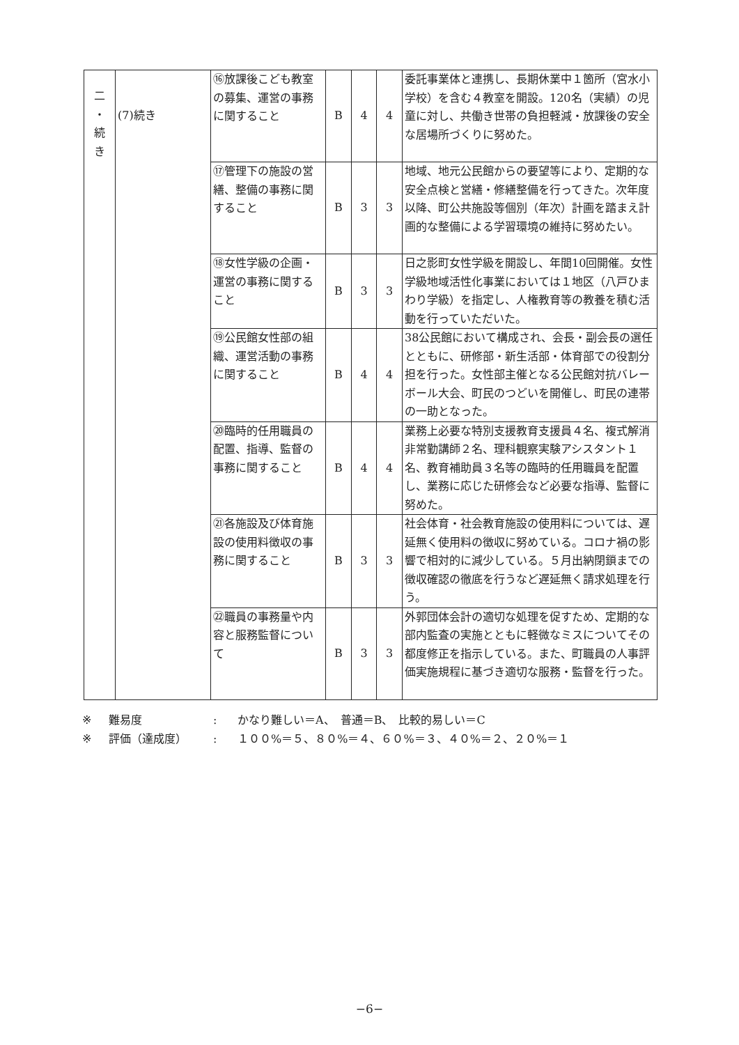| 二 ・ 続 き | (7)続き | ⑯放課後こども教室の募集、運営の事務に関すること | B | 4 | 4 | 委託事業体と連携し、長期休業中１箇所（宮水小学校）を含む４教室を開設。120名（実績）の児童に対し、共働き世帯の負担軽減・放課後の安全な居場所づくりに努めた。 |
| | | ⑰管理下の施設の営繕、整備の事務に関すること | B | 3 | 3 | 地域、地元公民館からの要望等により、定期的な安全点検と営繕・修繕整備を行ってきた。次年度以降、町公共施設等個別（年次）計画を踏まえ計画的な整備による学習環境の維持に努めたい。 |
| | | ⑱女性学級の企画・運営の事務に関すること | B | 3 | 3 | 日之影町女性学級を開設し、年間10回開催。女性学級地域活性化事業においては１地区（八戸ひまわり学級）を指定し、人権教育等の教養を積む活動を行っていただいた。 |
| | | ⑲公民館女性部の組織、運営活動の事務に関すること | B | 4 | 4 | 38公民館において構成され、会長・副会長の選任とともに、研修部・新生活部・体育部での役割分担を行った。女性部主催となる公民館対抗バレーボール大会、町民のつどいを開催し、町民の連帯の一助となった。 |
| | | ⑳臨時的任用職員の配置、指導、監督の事務に関すること | B | 4 | 4 | 業務上必要な特別支援教育支援員４名、複式解消非常勤講師２名、理科観察実験アシスタント１名、教育補助員３名等の臨時的任用職員を配置し、業務に応じた研修会など必要な指導、監督に努めた。 |
| | | ㉑各施設及び体育施設の使用料徴収の事務に関すること | B | 3 | 3 | 社会体育・社会教育施設の使用料については、遅延無く使用料の徴収に努めている。コロナ禍の影響で相対的に減少している。５月出納閉鎖までの徴収確認の徹底を行うなど遅延無く請求処理を行う。 |
| | | ㉒職員の事務量や内容と服務監督について | B | 3 | 3 | 外郭団体会計の適切な処理を促すため、定期的な部内監査の実施とともに軽微なミスについてその都度修正を指示している。また、町職員の人事評価実施規程に基づき適切な服務・監督を行った。 |
※ 難易度: かなり難しい＝A、　普通＝B、　比較的易しい＝C
※ 評価（達成度）: １００%＝５、８０%＝４、６０%＝３、４０%＝２、２０%＝１
−6−